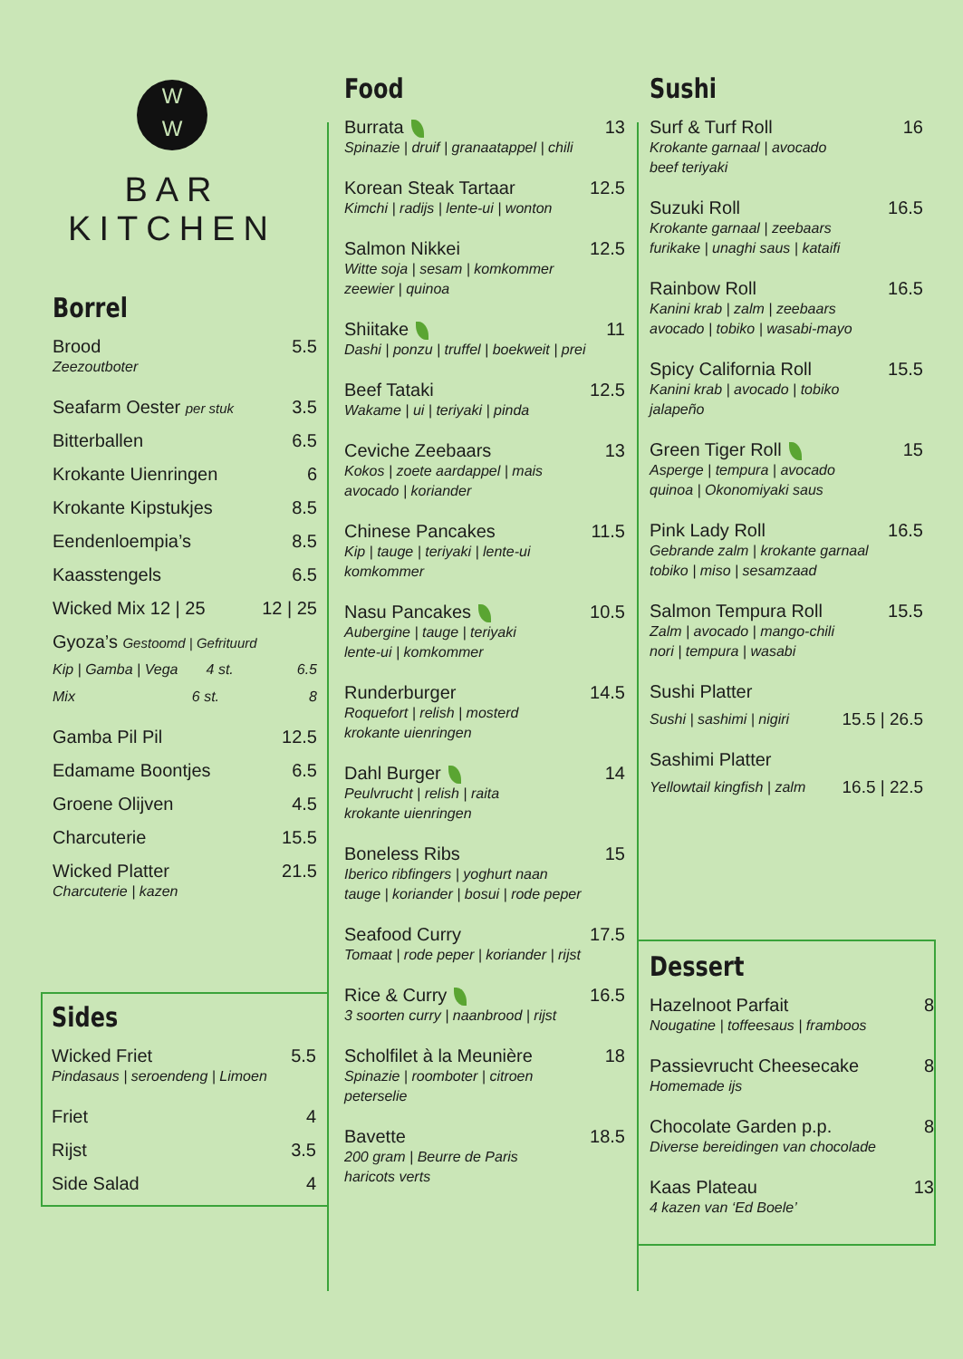W
W
BAR KITCHEN
Borrel
Brood 5.5
Zeezoutboter
Seafarm Oester per stuk 3.5
Bitterballen 6.5
Krokante Uienringen 6
Krokante Kipstukjes 8.5
Eendenloempia’s 8.5
Kaasstengels 6.5
Wicked Mix 12 | 25 12 | 25
Gyoza’s Gestoomd | Gefrituurd
Kip | Gamba | Vega 4 st. 6.5
Mix 6 st. 8
Gamba Pil Pil 12.5
Edamame Boontjes 6.5
Groene Olijven 4.5
Charcuterie 15.5
Wicked Platter 21.5
Charcuterie | kazen
Sides
Wicked Friet 5.5
Pindasaus | seroendeng | Limoen
Friet 4
Rijst 3.5
Side Salad 4
Food
Burrata 13
Spinazie | druif | granaatappel | chili
Korean Steak Tartaar 12.5
Kimchi | radijs | lente-ui | wonton
Salmon Nikkei 12.5
Witte soja | sesam | komkommer
zeewier | quinoa
Shiitake 11
Dashi | ponzu | truffel | boekweit | prei
Beef Tataki 12.5
Wakame | ui | teriyaki | pinda
Ceviche Zeebaars 13
Kokos | zoete aardappel | mais
avocado | koriander
Chinese Pancakes 11.5
Kip | tauge | teriyaki | lente-ui
komkommer
Nasu Pancakes 10.5
Aubergine | tauge | teriyaki
lente-ui | komkommer
Runderburger 14.5
Roquefort | relish | mosterd
krokante uienringen
Dahl Burger 14
Peulvrucht | relish | raita
krokante uienringen
Boneless Ribs 15
Iberico ribfingers | yoghurt naan
tauge | koriander | bosui | rode peper
Seafood Curry 17.5
Tomaat | rode peper | koriander | rijst
Rice & Curry 16.5
3 soorten curry | naanbrood | rijst
Scholfilet à la Meunière 18
Spinazie | roomboter | citroen
peterselie
Bavette 18.5
200 gram | Beurre de Paris
haricots verts
Sushi
Surf & Turf Roll 16
Krokante garnaal | avocado
beef teriyaki
Suzuki Roll 16.5
Krokante garnaal | zeebaars
furikake | unaghi saus | kataifi
Rainbow Roll 16.5
Kanini krab | zalm | zeebaars
avocado | tobiko | wasabi-mayo
Spicy California Roll 15.5
Kanini krab | avocado | tobiko
jalapeño
Green Tiger Roll 15
Asperge | tempura | avocado
quinoa | Okonomiyaki saus
Pink Lady Roll 16.5
Gebrande zalm | krokante garnaal
tobiko | miso | sesamzaad
Salmon Tempura Roll 15.5
Zalm | avocado | mango-chili
nori | tempura | wasabi
Sushi Platter
Sushi | sashimi | nigiri 15.5 | 26.5
Sashimi Platter
Yellowtail kingfish | zalm 16.5 | 22.5
Dessert
Hazelnoot Parfait 8
Nougatine | toffeesaus | framboos
Passievrucht Cheesecake 8
Homemade ijs
Chocolate Garden p.p. 8
Diverse bereidingen van chocolade
Kaas Plateau 13
4 kazen van ‘Ed Boele’